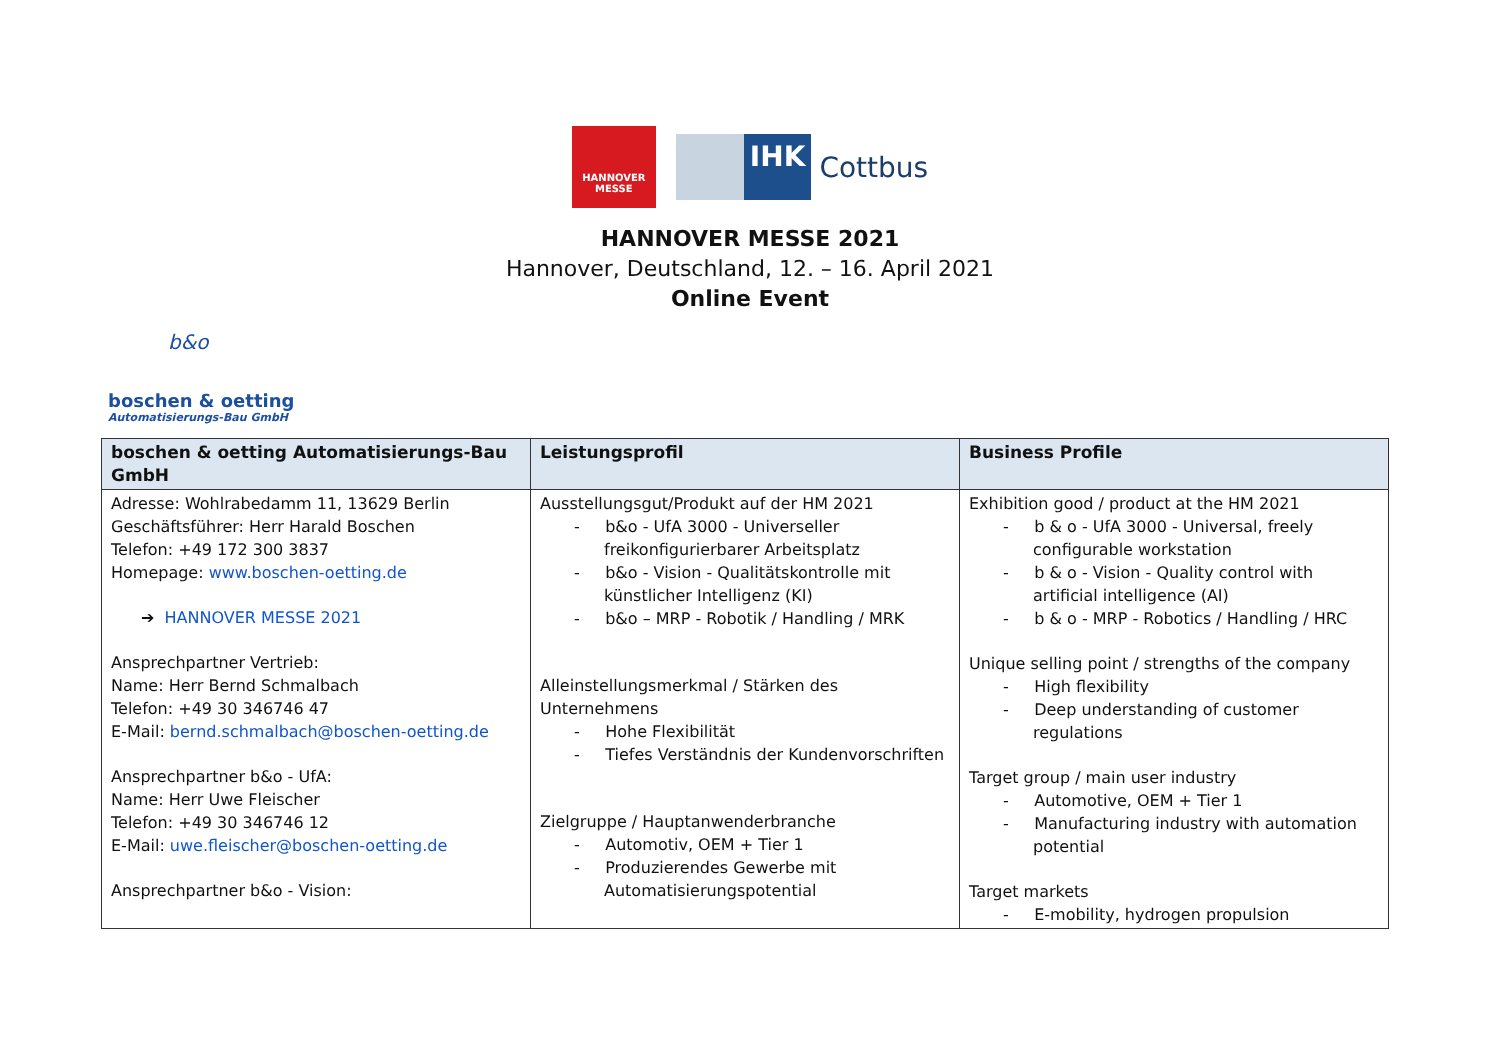HANNOVER
MESSE
IHK
Cottbus
HANNOVER MESSE 2021
Hannover, Deutschland, 12. – 16. April 2021
Online Event
b&o
boschen & oetting
Automatisierungs-Bau GmbH
| boschen & oetting Automatisierungs-Bau GmbH | Leistungsprofil | Business Profile |
| --- | --- | --- |
| Adresse: Wohlrabedamm 11, 13629 Berlin Geschäftsführer: Herr Harald Boschen Telefon: +49 172 300 3837 Homepage: www.boschen-oetting.de ➔ HANNOVER MESSE 2021 Ansprechpartner Vertrieb: Name: Herr Bernd Schmalbach Telefon: +49 30 346746 47 E-Mail: bernd.schmalbach@boschen-oetting.de Ansprechpartner b&o - UfA: Name: Herr Uwe Fleischer Telefon: +49 30 346746 12 E-Mail: uwe.fleischer@boschen-oetting.de Ansprechpartner b&o - Vision: | Ausstellungsgut/Produkt auf der HM 2021 - b&o - UfA 3000 - Universeller freikonfigurierbarer Arbeitsplatz - b&o - Vision - Qualitätskontrolle mit künstlicher Intelligenz (KI) - b&o – MRP - Robotik / Handling / MRK Alleinstellungsmerkmal / Stärken des Unternehmens - Hohe Flexibilität - Tiefes Verständnis der Kundenvorschriften Zielgruppe / Hauptanwenderbranche - Automotiv, OEM + Tier 1 - Produzierendes Gewerbe mit Automatisierungspotential | Exhibition good / product at the HM 2021 - b & o - UfA 3000 - Universal, freely configurable workstation - b & o - Vision - Quality control with artificial intelligence (AI) - b & o - MRP - Robotics / Handling / HRC Unique selling point / strengths of the company - High flexibility - Deep understanding of customer regulations Target group / main user industry - Automotive, OEM + Tier 1 - Manufacturing industry with automation potential Target markets - E-mobility, hydrogen propulsion |